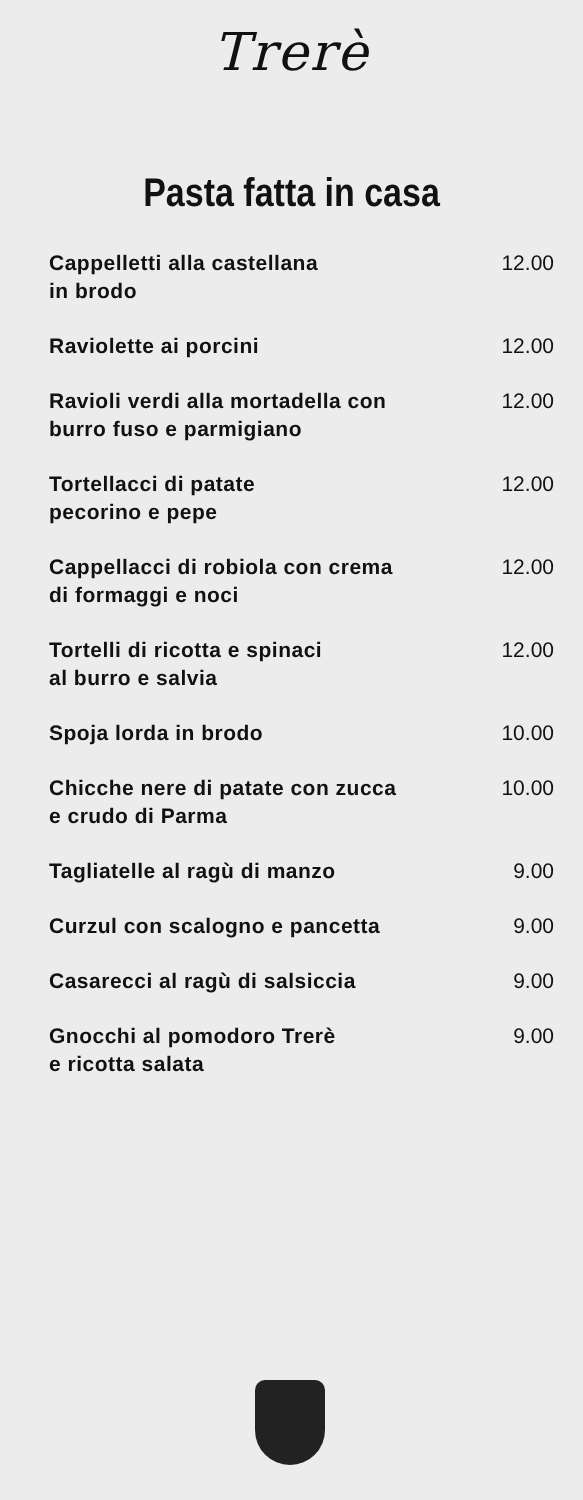Trerè
Pasta fatta in casa
| Cappelletti alla castellana in brodo | 12.00 |
| Raviolette ai porcini | 12.00 |
| Ravioli verdi alla mortadella con burro fuso e parmigiano | 12.00 |
| Tortellacci di patate pecorino e pepe | 12.00 |
| Cappellacci di robiola con crema di formaggi e noci | 12.00 |
| Tortelli di ricotta e spinaci al burro e salvia | 12.00 |
| Spoja lorda in brodo | 10.00 |
| Chicche nere di patate con zucca e crudo di Parma | 10.00 |
| Tagliatelle al ragù di manzo | 9.00 |
| Curzul con scalogno e pancetta | 9.00 |
| Casarecci al ragù di salsiccia | 9.00 |
| Gnocchi al pomodoro Trerè e ricotta salata | 9.00 |